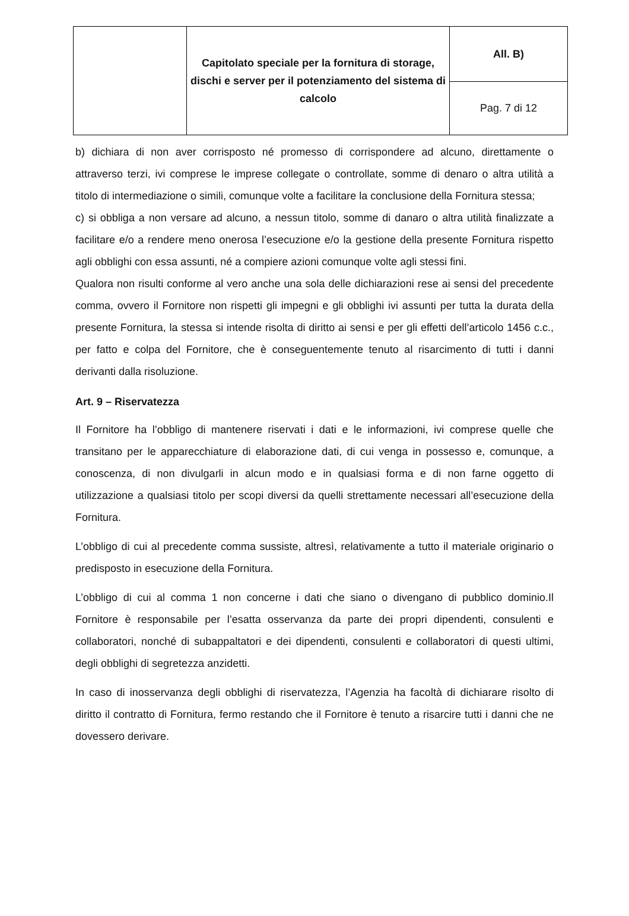| | Capitolato speciale per la fornitura di storage, dischi e server per il potenziamento del sistema di calcolo | All. B) |
| | | Pag. 7 di 12 |
b) dichiara di non aver corrisposto né promesso di corrispondere ad alcuno, direttamente o attraverso terzi, ivi comprese le imprese collegate o controllate, somme di denaro o altra utilità a titolo di intermediazione o simili, comunque volte a facilitare la conclusione della Fornitura stessa;
c) si obbliga a non versare ad alcuno, a nessun titolo, somme di danaro o altra utilità finalizzate a facilitare e/o a rendere meno onerosa l’esecuzione e/o la gestione della presente Fornitura rispetto agli obblighi con essa assunti, né a compiere azioni comunque volte agli stessi fini.
Qualora non risulti conforme al vero anche una sola delle dichiarazioni rese ai sensi del precedente comma, ovvero il Fornitore non rispetti gli impegni e gli obblighi ivi assunti per tutta la durata della presente Fornitura, la stessa si intende risolta di diritto ai sensi e per gli effetti dell’articolo 1456 c.c., per fatto e colpa del Fornitore, che è conseguentemente tenuto al risarcimento di tutti i danni derivanti dalla risoluzione.
Art. 9 – Riservatezza
Il Fornitore ha l’obbligo di mantenere riservati i dati e le informazioni, ivi comprese quelle che transitano per le apparecchiature di elaborazione dati, di cui venga in possesso e, comunque, a conoscenza, di non divulgarli in alcun modo e in qualsiasi forma e di non farne oggetto di utilizzazione a qualsiasi titolo per scopi diversi da quelli strettamente necessari all’esecuzione della Fornitura.
L’obbligo di cui al precedente comma sussiste, altresì, relativamente a tutto il materiale originario o predisposto in esecuzione della Fornitura.
L’obbligo di cui al comma 1 non concerne i dati che siano o divengano di pubblico dominio.Il Fornitore è responsabile per l’esatta osservanza da parte dei propri dipendenti, consulenti e collaboratori, nonché di subappaltatori e dei dipendenti, consulenti e collaboratori di questi ultimi, degli obblighi di segretezza anzidetti.
In caso di inosservanza degli obblighi di riservatezza, l’Agenzia ha facoltà di dichiarare risolto di diritto il contratto di Fornitura, fermo restando che il Fornitore è tenuto a risarcire tutti i danni che ne dovessero derivare.